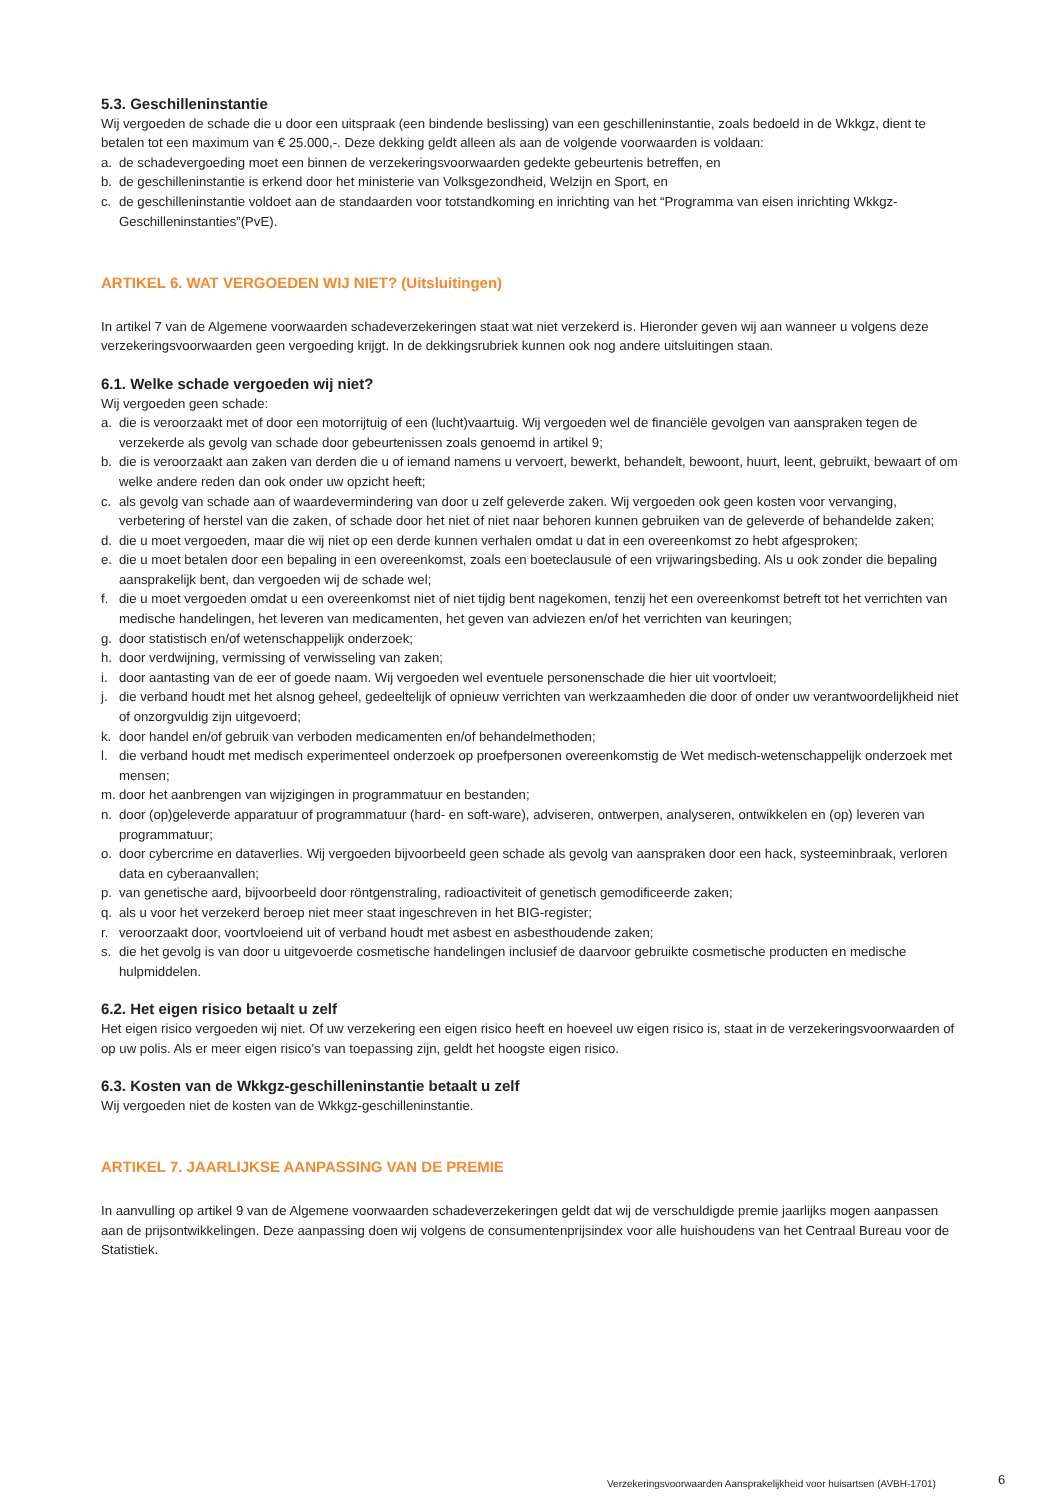5.3. Geschilleninstantie
Wij vergoeden de schade die u door een uitspraak (een bindende beslissing) van een geschilleninstantie, zoals bedoeld in de Wkkgz, dient te betalen tot een maximum van € 25.000,-. Deze dekking geldt alleen als aan de volgende voorwaarden is voldaan:
a. de schadevergoeding moet een binnen de verzekeringsvoorwaarden gedekte gebeurtenis betreffen, en
b. de geschilleninstantie is erkend door het ministerie van Volksgezondheid, Welzijn en Sport, en
c. de geschilleninstantie voldoet aan de standaarden voor totstandkoming en inrichting van het “Programma van eisen inrichting Wkkgz-Geschilleninstanties”(PvE).
ARTIKEL 6. WAT VERGOEDEN WIJ NIET? (Uitsluitingen)
In artikel 7 van de Algemene voorwaarden schadeverzekeringen staat wat niet verzekerd is. Hieronder geven wij aan wanneer u volgens deze verzekeringsvoorwaarden geen vergoeding krijgt. In de dekkingsrubriek kunnen ook nog andere uitsluitingen staan.
6.1. Welke schade vergoeden wij niet?
Wij vergoeden geen schade:
a. die is veroorzaakt met of door een motorrijtuig of een (lucht)vaartuig. Wij vergoeden wel de financiële gevolgen van aanspraken tegen de verzekerde als gevolg van schade door gebeurtenissen zoals genoemd in artikel 9;
b. die is veroorzaakt aan zaken van derden die u of iemand namens u vervoert, bewerkt, behandelt, bewoont, huurt, leent, gebruikt, bewaart of om welke andere reden dan ook onder uw opzicht heeft;
c. als gevolg van schade aan of waardevermindering van door u zelf geleverde zaken. Wij vergoeden ook geen kosten voor vervanging, verbetering of herstel van die zaken, of schade door het niet of niet naar behoren kunnen gebruiken van de geleverde of behandelde zaken;
d. die u moet vergoeden, maar die wij niet op een derde kunnen verhalen omdat u dat in een overeenkomst zo hebt afgesproken;
e. die u moet betalen door een bepaling in een overeenkomst, zoals een boeteclausule of een vrijwaringsbeding. Als u ook zonder die bepaling aansprakelijk bent, dan vergoeden wij de schade wel;
f. die u moet vergoeden omdat u een overeenkomst niet of niet tijdig bent nagekomen, tenzij het een overeenkomst betreft tot het verrichten van medische handelingen, het leveren van medicamenten, het geven van adviezen en/of het verrichten van keuringen;
g. door statistisch en/of wetenschappelijk onderzoek;
h. door verdwijning, vermissing of verwisseling van zaken;
i. door aantasting van de eer of goede naam. Wij vergoeden wel eventuele personenschade die hier uit voortvloeit;
j. die verband houdt met het alsnog geheel, gedeeltelijk of opnieuw verrichten van werkzaamheden die door of onder uw verantwoordelijkheid niet of onzorgvuldig zijn uitgevoerd;
k. door handel en/of gebruik van verboden medicamenten en/of behandelmethoden;
l. die verband houdt met medisch experimenteel onderzoek op proefpersonen overeenkomstig de Wet medisch-wetenschappelijk onderzoek met mensen;
m. door het aanbrengen van wijzigingen in programmatuur en bestanden;
n. door (op)geleverde apparatuur of programmatuur (hard- en soft-ware), adviseren, ontwerpen, analyseren, ontwikkelen en (op) leveren van programmatuur;
o. door cybercrime en dataverlies. Wij vergoeden bijvoorbeeld geen schade als gevolg van aanspraken door een hack, systeeminbraak, verloren data en cyberaanvallen;
p. van genetische aard, bijvoorbeeld door röntgenstraling, radioactiviteit of genetisch gemodificeerde zaken;
q. als u voor het verzekerd beroep niet meer staat ingeschreven in het BIG-register;
r. veroorzaakt door, voortvloeiend uit of verband houdt met asbest en asbesthoudende zaken;
s. die het gevolg is van door u uitgevoerde cosmetische handelingen inclusief de daarvoor gebruikte cosmetische producten en medische hulpmiddelen.
6.2. Het eigen risico betaalt u zelf
Het eigen risico vergoeden wij niet. Of uw verzekering een eigen risico heeft en hoeveel uw eigen risico is, staat in de verzekeringsvoorwaarden of op uw polis. Als er meer eigen risico’s van toepassing zijn, geldt het hoogste eigen risico.
6.3. Kosten van de Wkkgz-geschilleninstantie betaalt u zelf
Wij vergoeden niet de kosten van de Wkkgz-geschilleninstantie.
ARTIKEL 7. JAARLIJKSE AANPASSING VAN DE PREMIE
In aanvulling op artikel 9 van de Algemene voorwaarden schadeverzekeringen geldt dat wij de verschuldigde premie jaarlijks mogen aanpassen aan de prijsontwikkelingen. Deze aanpassing doen wij volgens de consumentenprijsindex voor alle huishoudens van het Centraal Bureau voor de Statistiek.
Verzekeringsvoorwaarden Aansprakelijkheid voor huisartsen (AVBH-1701)
6